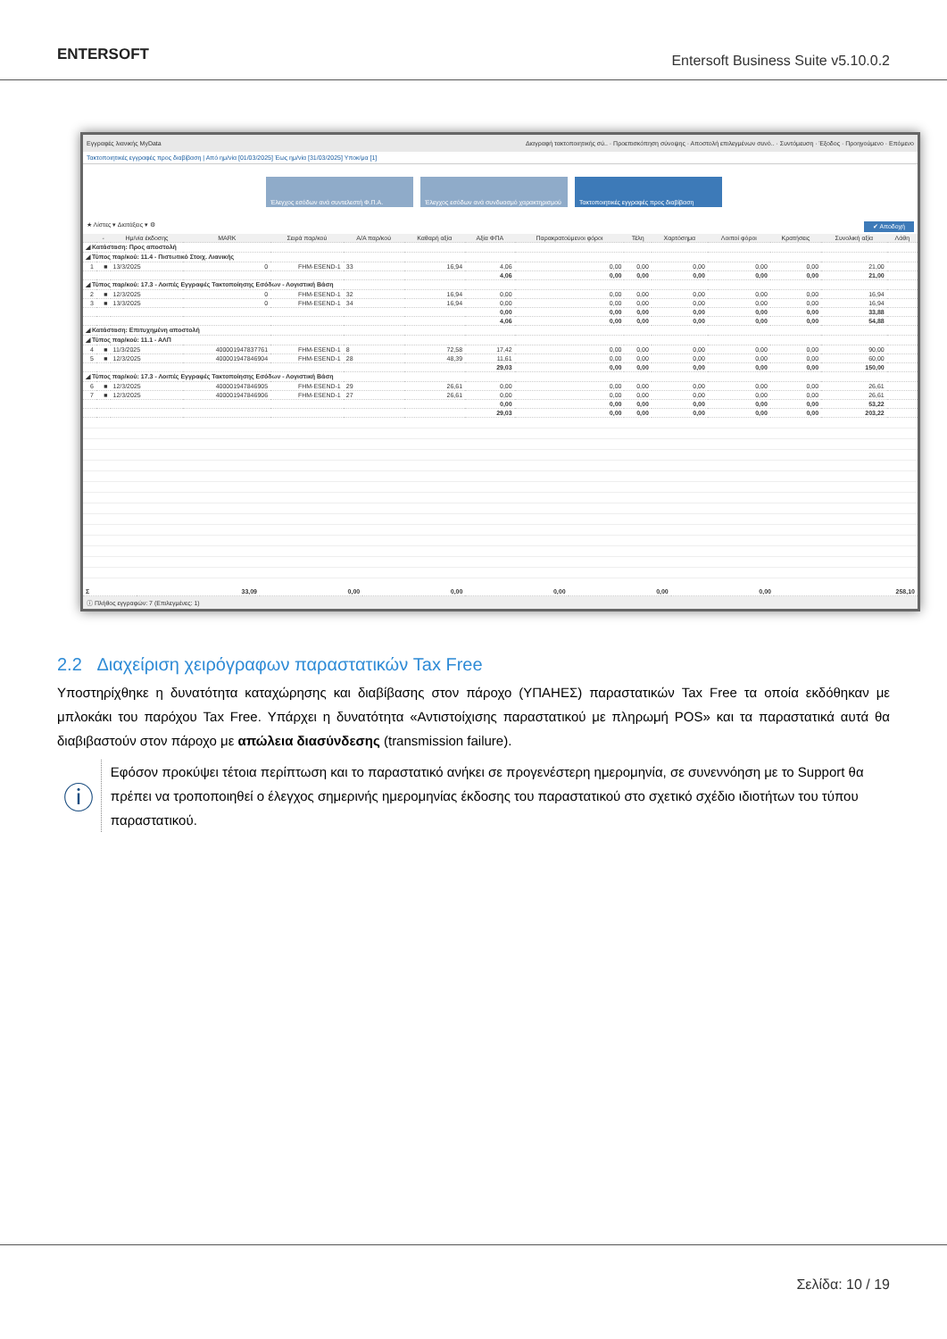ENTERSOFT
Entersoft Business Suite v5.10.0.2
Εγγραφές λιανικής MyData Διαγραφή τακτοποιητικής σύ.. · Προεπισκόπηση σύνοψης · Αποστολή επιλεγμένων συνό.. · Συντόμευση · Έξοδος · Προηγούμενο · Επόμενο
Τακτοποιητικές εγγραφές προς διαβίβαση | Από ημ/νία [01/03/2025] Έως ημ/νία [31/03/2025] Υποκ/μα [1]
Έλεγχος εσόδων ανά συντελεστή Φ.Π.Α. Έλεγχος εσόδων ανά συνδυασμό χαρακτηρισμού
Τακτοποιητικές εγγραφές προς διαβίβαση
★ Λίστες ▾ Διατάξεις ▾ ⚙ ✔ Αποδοχή
| | - | Ημ/νία έκδοσης | MARK | Σειρά παρ/κού | Α/Α παρ/κού | Καθαρή αξία | Αξία ΦΠΑ | Παρακρατούμενοι φόροι | Τέλη | Χαρτόσημα | Λοιποί φόροι | Κρατήσεις | Συνολική αξία | Λάθη |
| --- | --- | --- | --- | --- | --- | --- | --- | --- | --- | --- | --- | --- | --- | --- |
| ◢ Κατάσταση: Προς αποστολή | | | | | | | | | | | | | | |
| ◢ Τύπος παρ/κού: 11.4 - Πιστωτικό Στοιχ. Λιανικής | | | | | | | | | | | | | | |
| 1 | ■ | 13/3/2025 | 0 | FHM-ESEND-1 | 33 | 16,94 | 4,06 | 0,00 | 0,00 | 0,00 | 0,00 | 0,00 | 21,00 | |
| | | | | | | | 4,06 | 0,00 | 0,00 | 0,00 | 0,00 | 0,00 | 21,00 | |
| ◢ Τύπος παρ/κού: 17.3 - Λοιπές Εγγραφές Τακτοποίησης Εσόδων - Λογιστική Βάση | | | | | | | | | | | | | | |
| 2 | ■ | 12/3/2025 | 0 | FHM-ESEND-1 | 32 | 16,94 | 0,00 | 0,00 | 0,00 | 0,00 | 0,00 | 0,00 | 16,94 | |
| 3 | ■ | 13/3/2025 | 0 | FHM-ESEND-1 | 34 | 16,94 | 0,00 | 0,00 | 0,00 | 0,00 | 0,00 | 0,00 | 16,94 | |
| | | | | | | | 0,00 | 0,00 | 0,00 | 0,00 | 0,00 | 0,00 | 33,88 | |
| | | | | | | | 4,06 | 0,00 | 0,00 | 0,00 | 0,00 | 0,00 | 54,88 | |
| ◢ Κατάσταση: Επιτυχημένη αποστολή | | | | | | | | | | | | | | |
| ◢ Τύπος παρ/κού: 11.1 - ΑΛΠ | | | | | | | | | | | | | | |
| 4 | ■ | 11/3/2025 | 400001947837761 | FHM-ESEND-1 | 8 | 72,58 | 17,42 | 0,00 | 0,00 | 0,00 | 0,00 | 0,00 | 90,00 | |
| 5 | ■ | 12/3/2025 | 400001947846904 | FHM-ESEND-1 | 28 | 48,39 | 11,61 | 0,00 | 0,00 | 0,00 | 0,00 | 0,00 | 60,00 | |
| | | | | | | | 29,03 | 0,00 | 0,00 | 0,00 | 0,00 | 0,00 | 150,00 | |
| ◢ Τύπος παρ/κού: 17.3 - Λοιπές Εγγραφές Τακτοποίησης Εσόδων - Λογιστική Βάση | | | | | | | | | | | | | | |
| 6 | ■ | 12/3/2025 | 400001947846905 | FHM-ESEND-1 | 29 | 26,61 | 0,00 | 0,00 | 0,00 | 0,00 | 0,00 | 0,00 | 26,61 | |
| 7 | ■ | 12/3/2025 | 400001947846906 | FHM-ESEND-1 | 27 | 26,61 | 0,00 | 0,00 | 0,00 | 0,00 | 0,00 | 0,00 | 26,61 | |
| | | | | | | | 0,00 | 0,00 | 0,00 | 0,00 | 0,00 | 0,00 | 53,22 | |
| | | | | | | | 29,03 | 0,00 | 0,00 | 0,00 | 0,00 | 0,00 | 203,22 | |
| Σ | 33,09 | 0,00 | 0,00 | 0,00 | 0,00 | 0,00 | 258,10 |
ⓘ Πλήθος εγγραφών: 7 (Επιλεγμένες: 1)
2.2 Διαχείριση χειρόγραφων παραστατικών Tax Free
Υποστηρίχθηκε η δυνατότητα καταχώρησης και διαβίβασης στον πάροχο (ΥΠΑΗΕΣ) παραστατικών Tax Free τα οποία εκδόθηκαν με μπλοκάκι του παρόχου Tax Free. Υπάρχει η δυνατότητα «Αντιστοίχισης παραστατικού με πληρωμή POS» και τα παραστατικά αυτά θα διαβιβαστούν στον πάροχο με απώλεια διασύνδεσης (transmission failure).
ⓘ
Εφόσον προκύψει τέτοια περίπτωση και το παραστατικό ανήκει σε προγενέστερη ημερομηνία, σε συνεννόηση με το Support θα πρέπει να τροποποιηθεί ο έλεγχος σημερινής ημερομηνίας έκδοσης του παραστατικού στο σχετικό σχέδιο ιδιοτήτων του τύπου παραστατικού.
Σελίδα: 10 / 19